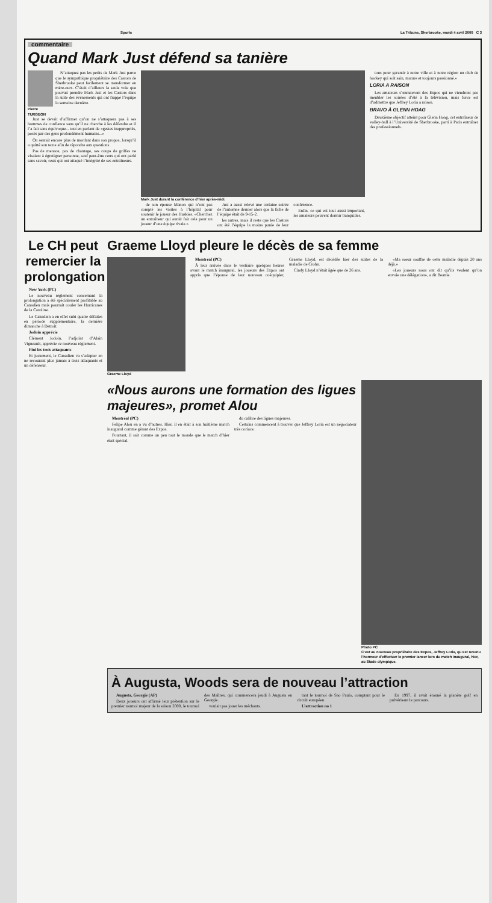Sports La Tribune, Sherbrooke, mardi 4 avril 2000 C 3
commentaire
Quand Mark Just défend sa tanière
Pierre TURGEON
N’attaquez pas les petits de Mark Just parce que le sympathique propriétaire des Castors de Sherbrooke peut facilement se transformer en mère-ours. C’était d’ailleurs la seule voie que pouvait prendre Mark Just et les Castors dans la suite des événements qui ont frappé l’équipe la semaine dernière.
Just se devait d’affirmer qu’on ne s’attaquera pas à ses hommes de confiance sans qu’il ne cherche à les défendre et il l’a fait sans équivoque... tout en parlant de «gestes inappropriés, posés par des gens profondément humains...»
On sentait encore plus de mordant dans son propos, lorsqu’il a quitté son texte afin de répondre aux questions.
Pas de menace, pas de chantage, ses coups de griffes ne visaient à égratigner personne, sauf peut-être ceux qui ont parlé sans savoir, ceux qui ont attaqué l’intégrité de ses entraîneurs.
Mark Just durant la conférence d’hier après-midi.
de son épouse Manon qui n’ont pas compté les visites à l’hôpital pour soutenir le joueur des Huskies. «Cherchez un entraîneur qui aurait fait cela pour un joueur d’une équipe rivale.»
Just a aussi relevé une certaine soirée de l’automne dernier alors que la fiche de l’équipe était de 9-15-2.
les autres, mais il reste que les Castors ont été l’équipe la moins punie de leur conférence.
Enfin, ce qui est tout aussi important, les amateurs peuvent dormir tranquilles.
tous pour garantir à notre ville et à notre région un club de hockey qui soit sain, mature et toujours passionné.»
LORIA A RAISON
Les amateurs s’ennuieront des Expos qui ne viendront pas meubler les soirées d’été à la télévision, mais force est d’admettre que Jeffrey Loria a raison.
BRAVO À GLENN HOAG
Deuxième objectif atteint pour Glenn Hoag, cet entraîneur de volley-ball à l’Université de Sherbrooke, parti à Paris entraîner des professionnels.
Le CH peut remercier la prolongation
New York (PC)
Le nouveau règlement concernant la prolongation a été spécialement profitable au Canadien mais pourrait couler les Hurricanes de la Caroline.
Le Canadien a en effet subi quatre défaites en période supplémentaire, la dernière dimanche à Detroit.
Jodoin apprécie
Clément Jodoin, l’adjoint d’Alain Vigneault, apprécie ce nouveau règlement.
Fini les trois attaquants
Et justement, le Canadien va s’adapter en ne recourant plus jamais à trois attaquants et un défenseur.
Graeme Lloyd pleure le décès de sa femme
Graeme Lloyd
Montréal (PC)
À leur arrivée dans le vestiaire quelques heures avant le match inaugural, les joueurs des Expos ont appris que l’épouse de leur nouveau coéquipier, Graeme Lloyd, est décédée hier des suites de la maladie de Crohn.
Cindy Lloyd n’était âgée que de 26 ans.
«Ma soeur souffre de cette maladie depuis 20 ans déjà.»
«Les joueurs nous ont dit qu’ils veulent qu’on envoie une délégation», a dit Beattie.
«Nous aurons une formation des ligues majeures», promet Alou
Montréal (PC)
Felipe Alou en a vu d’autres. Hier, il en était à son huitième match inaugural comme gérant des Expos.
Pourtant, il sait comme un peu tout le monde que le match d’hier était spécial.
du calibre des ligues majeures.
Certains commencent à trouver que Jeffrey Loria est un négociateur très coriace.
Photo PC
C’est au nouveau propriétaire des Expos, Jeffrey Loria, qu’est revenu l’honneur d’effectuer le premier lancer lors du match inaugural, hier, au Stade olympique.
À Augusta, Woods sera de nouveau l’attraction
Augusta, Georgie (AP)
Deux joueurs ont affirmé leur prétention sur le premier tournoi majeur de la saison 2000, le tournoi des Maîtres, qui commencera jeudi à Augusta en Georgie.
voulait pas jouer les méchants.
tant le tournoi de Sao Paulo, comptant pour le circuit européen.
L’attraction no 1
En 1997, il avait étonné la planète golf en pulvérisant le parcours.